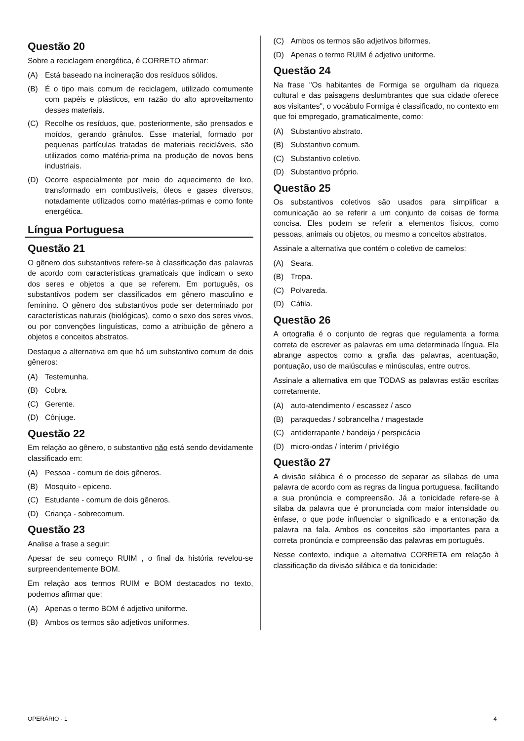Questão 20
Sobre a reciclagem energética, é CORRETO afirmar:
(A) Está baseado na incineração dos resíduos sólidos.
(B) É o tipo mais comum de reciclagem, utilizado comumente com papéis e plásticos, em razão do alto aproveitamento desses materiais.
(C) Recolhe os resíduos, que, posteriormente, são prensados e moídos, gerando grânulos. Esse material, formado por pequenas partículas tratadas de materiais recicláveis, são utilizados como matéria-prima na produção de novos bens industriais.
(D) Ocorre especialmente por meio do aquecimento de lixo, transformado em combustíveis, óleos e gases diversos, notadamente utilizados como matérias-primas e como fonte energética.
Língua Portuguesa
Questão 21
O gênero dos substantivos refere-se à classificação das palavras de acordo com características gramaticais que indicam o sexo dos seres e objetos a que se referem. Em português, os substantivos podem ser classificados em gênero masculino e feminino. O gênero dos substantivos pode ser determinado por características naturais (biológicas), como o sexo dos seres vivos, ou por convenções linguísticas, como a atribuição de gênero a objetos e conceitos abstratos.
Destaque a alternativa em que há um substantivo comum de dois gêneros:
(A) Testemunha.
(B) Cobra.
(C) Gerente.
(D) Cônjuge.
Questão 22
Em relação ao gênero, o substantivo não está sendo devidamente classificado em:
(A) Pessoa - comum de dois gêneros.
(B) Mosquito - epiceno.
(C) Estudante - comum de dois gêneros.
(D) Criança - sobrecomum.
Questão 23
Analise a frase a seguir:
Apesar de seu começo RUIM , o final da história revelou-se surpreendentemente BOM.
Em relação aos termos RUIM e BOM destacados no texto, podemos afirmar que:
(A) Apenas o termo BOM é adjetivo uniforme.
(B) Ambos os termos são adjetivos uniformes.
(C) Ambos os termos são adjetivos biformes.
(D) Apenas o termo RUIM é adjetivo uniforme.
Questão 24
Na frase "Os habitantes de Formiga se orgulham da riqueza cultural e das paisagens deslumbrantes que sua cidade oferece aos visitantes", o vocábulo Formiga é classificado, no contexto em que foi empregado, gramaticalmente, como:
(A) Substantivo abstrato.
(B) Substantivo comum.
(C) Substantivo coletivo.
(D) Substantivo próprio.
Questão 25
Os substantivos coletivos são usados para simplificar a comunicação ao se referir a um conjunto de coisas de forma concisa. Eles podem se referir a elementos físicos, como pessoas, animais ou objetos, ou mesmo a conceitos abstratos.
Assinale a alternativa que contém o coletivo de camelos:
(A) Seara.
(B) Tropa.
(C) Polvareda.
(D) Cáfila.
Questão 26
A ortografia é o conjunto de regras que regulamenta a forma correta de escrever as palavras em uma determinada língua. Ela abrange aspectos como a grafia das palavras, acentuação, pontuação, uso de maiúsculas e minúsculas, entre outros.
Assinale a alternativa em que TODAS as palavras estão escritas corretamente.
(A) auto-atendimento / escassez / asco
(B) paraquedas / sobrancelha / magestade
(C) antiderrapante / bandeija / perspicácia
(D) micro-ondas / ínterim / privilégio
Questão 27
A divisão silábica é o processo de separar as sílabas de uma palavra de acordo com as regras da língua portuguesa, facilitando a sua pronúncia e compreensão. Já a tonicidade refere-se à sílaba da palavra que é pronunciada com maior intensidade ou ênfase, o que pode influenciar o significado e a entonação da palavra na fala. Ambos os conceitos são importantes para a correta pronúncia e compreensão das palavras em português.
Nesse contexto, indique a alternativa CORRETA em relação à classificação da divisão silábica e da tonicidade:
OPERÁRIO - 1 4